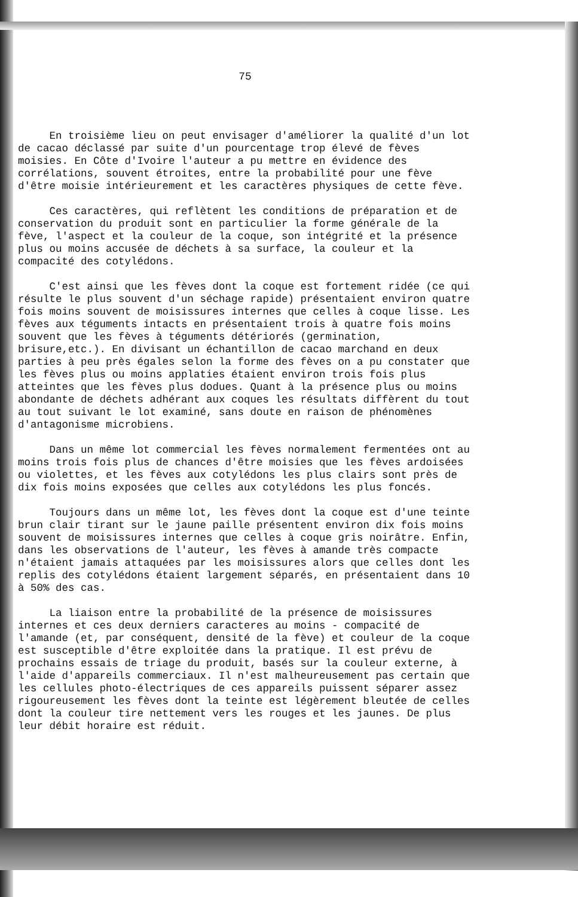75
En troisième lieu on peut envisager d'améliorer la qualité d'un lot de cacao déclassé par suite d'un pourcentage trop élevé de fèves moisies. En Côte d'Ivoire l'auteur a pu mettre en évidence des corrélations, souvent étroites, entre la probabilité pour une fève d'être moisie intérieurement et les caractères physiques de cette fève.
Ces caractères, qui reflètent les conditions de préparation et de conservation du produit sont en particulier la forme générale de la fève, l'aspect et la couleur de la coque, son intégrité et la présence plus ou moins accusée de déchets à sa surface, la couleur et la compacité des cotylédons.
C'est ainsi que les fèves dont la coque est fortement ridée (ce qui résulte le plus souvent d'un séchage rapide) présentaient environ quatre fois moins souvent de moisissures internes que celles à coque lisse. Les fèves aux téguments intacts en présentaient trois à quatre fois moins souvent que les fèves à téguments détériorés (germination, brisure,etc.). En divisant un échantillon de cacao marchand en deux parties à peu près égales selon la forme des fèves on a pu constater que les fèves plus ou moins applaties étaient environ trois fois plus atteintes que les fèves plus dodues. Quant à la présence plus ou moins abondante de déchets adhérant aux coques les résultats diffèrent du tout au tout suivant le lot examiné, sans doute en raison de phénomènes d'antagonisme microbiens.
Dans un même lot commercial les fèves normalement fermentées ont au moins trois fois plus de chances d'être moisies que les fèves ardoisées ou violettes, et les fèves aux cotylédons les plus clairs sont près de dix fois moins exposées que celles aux cotylédons les plus foncés.
Toujours dans un même lot, les fèves dont la coque est d'une teinte brun clair tirant sur le jaune paille présentent environ dix fois moins souvent de moisissures internes que celles à coque gris noirâtre. Enfin, dans les observations de l'auteur, les fèves à amande très compacte n'étaient jamais attaquées par les moisissures alors que celles dont les replis des cotylédons étaient largement séparés, en présentaient dans 10 à 50% des cas.
La liaison entre la probabilité de la présence de moisissures internes et ces deux derniers caracteres au moins - compacité de l'amande (et, par conséquent, densité de la fève) et couleur de la coque est susceptible d'être exploitée dans la pratique. Il est prévu de prochains essais de triage du produit, basés sur la couleur externe, à l'aide d'appareils commerciaux. Il n'est malheureusement pas certain que les cellules photo-électriques de ces appareils puissent séparer assez rigoureusement les fèves dont la teinte est légèrement bleutée de celles dont la couleur tire nettement vers les rouges et les jaunes. De plus leur débit horaire est réduit.